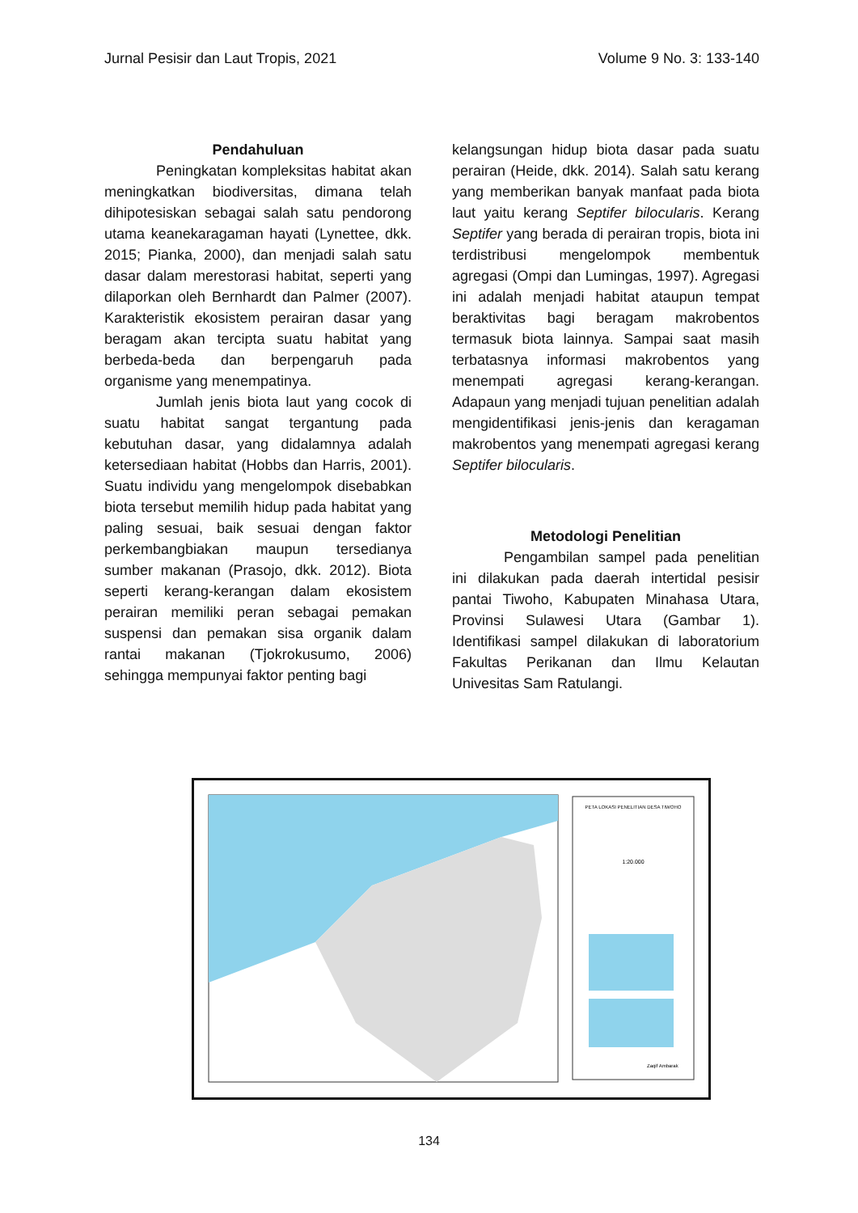Jurnal Pesisir dan Laut Tropis, 2021 Volume 9 No. 3: 133-140
Pendahuluan
Peningkatan kompleksitas habitat akan meningkatkan biodiversitas, dimana telah dihipotesiskan sebagai salah satu pendorong utama keanekaragaman hayati (Lynettee, dkk. 2015; Pianka, 2000), dan menjadi salah satu dasar dalam merestorasi habitat, seperti yang dilaporkan oleh Bernhardt dan Palmer (2007). Karakteristik ekosistem perairan dasar yang beragam akan tercipta suatu habitat yang berbeda-beda dan berpengaruh pada organisme yang menempatinya.
Jumlah jenis biota laut yang cocok di suatu habitat sangat tergantung pada kebutuhan dasar, yang didalamnya adalah ketersediaan habitat (Hobbs dan Harris, 2001). Suatu individu yang mengelompok disebabkan biota tersebut memilih hidup pada habitat yang paling sesuai, baik sesuai dengan faktor perkembangbiakan maupun tersedianya sumber makanan (Prasojo, dkk. 2012). Biota seperti kerang-kerangan dalam ekosistem perairan memiliki peran sebagai pemakan suspensi dan pemakan sisa organik dalam rantai makanan (Tjokrokusumo, 2006) sehingga mempunyai faktor penting bagi
kelangsungan hidup biota dasar pada suatu perairan (Heide, dkk. 2014). Salah satu kerang yang memberikan banyak manfaat pada biota laut yaitu kerang Septifer bilocularis. Kerang Septifer yang berada di perairan tropis, biota ini terdistribusi mengelompok membentuk agregasi (Ompi dan Lumingas, 1997). Agregasi ini adalah menjadi habitat ataupun tempat beraktivitas bagi beragam makrobentos termasuk biota lainnya. Sampai saat masih terbatasnya informasi makrobentos yang menempati agregasi kerang-kerangan. Adapaun yang menjadi tujuan penelitian adalah mengidentifikasi jenis-jenis dan keragaman makrobentos yang menempati agregasi kerang Septifer bilocularis.
Metodologi Penelitian
Pengambilan sampel pada penelitian ini dilakukan pada daerah intertidal pesisir pantai Tiwoho, Kabupaten Minahasa Utara, Provinsi Sulawesi Utara (Gambar 1). Identifikasi sampel dilakukan di laboratorium Fakultas Perikanan dan Ilmu Kelautan Univesitas Sam Ratulangi.
PETA LOKASI PENELITIAN DESA TIWOHO
1:20.000
Zaqif Ambarak
134